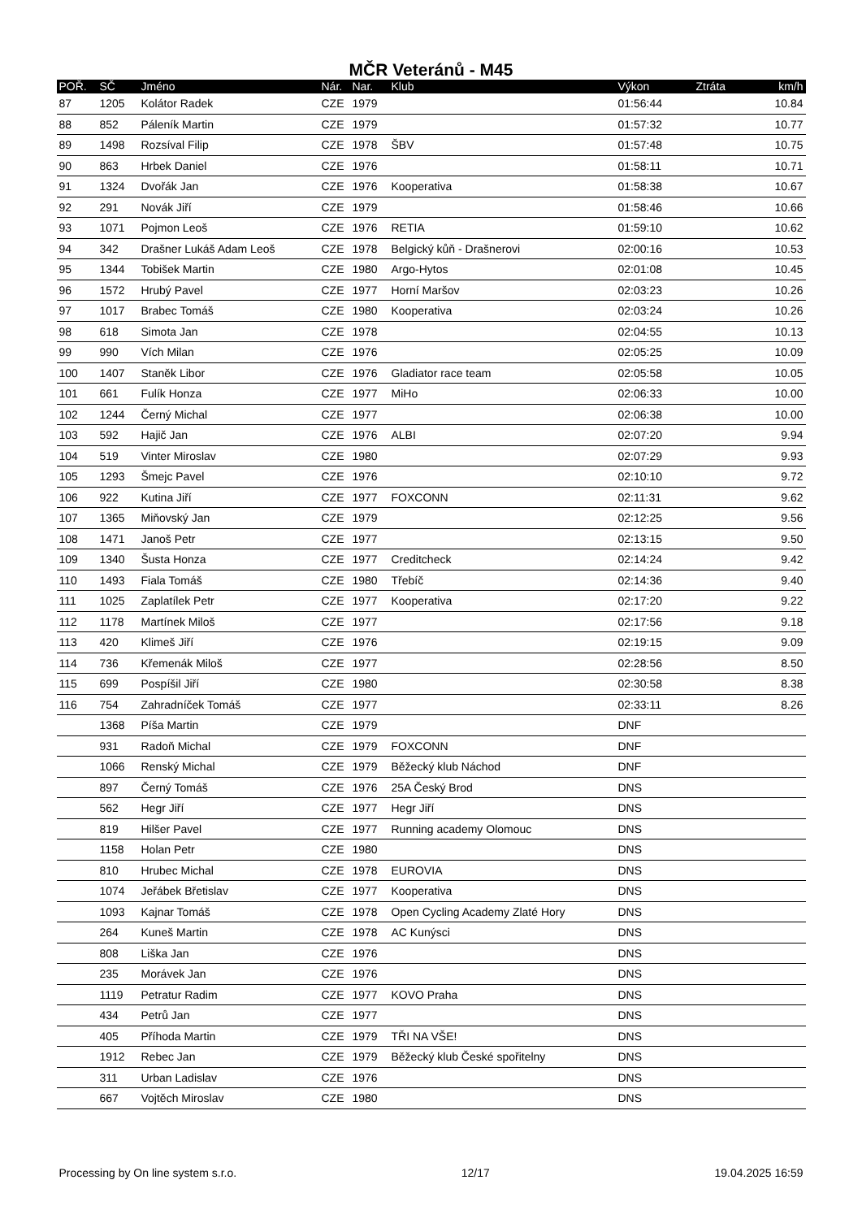MČR Veteránů - M45
| POŘ. | SČ | Jméno | Nár. | Nar. | Klub | Výkon | Ztráta | km/h |
| --- | --- | --- | --- | --- | --- | --- | --- | --- |
| 87 | 1205 | Kolátor Radek | CZE | 1979 | | 01:56:44 | | 10.84 |
| 88 | 852 | Páleník Martin | CZE | 1979 | | 01:57:32 | | 10.77 |
| 89 | 1498 | Rozsíval Filip | CZE | 1978 | ŠBV | 01:57:48 | | 10.75 |
| 90 | 863 | Hrbek Daniel | CZE | 1976 | | 01:58:11 | | 10.71 |
| 91 | 1324 | Dvořák Jan | CZE | 1976 | Kooperativa | 01:58:38 | | 10.67 |
| 92 | 291 | Novák Jiří | CZE | 1979 | | 01:58:46 | | 10.66 |
| 93 | 1071 | Pojmon Leoš | CZE | 1976 | RETIA | 01:59:10 | | 10.62 |
| 94 | 342 | Drašner Lukáš Adam Leoš | CZE | 1978 | Belgický kůň - Drašnerovi | 02:00:16 | | 10.53 |
| 95 | 1344 | Tobišek Martin | CZE | 1980 | Argo-Hytos | 02:01:08 | | 10.45 |
| 96 | 1572 | Hrubý Pavel | CZE | 1977 | Horní Maršov | 02:03:23 | | 10.26 |
| 97 | 1017 | Brabec Tomáš | CZE | 1980 | Kooperativa | 02:03:24 | | 10.26 |
| 98 | 618 | Simota Jan | CZE | 1978 | | 02:04:55 | | 10.13 |
| 99 | 990 | Vích Milan | CZE | 1976 | | 02:05:25 | | 10.09 |
| 100 | 1407 | Staněk Libor | CZE | 1976 | Gladiator race team | 02:05:58 | | 10.05 |
| 101 | 661 | Fulík Honza | CZE | 1977 | MiHo | 02:06:33 | | 10.00 |
| 102 | 1244 | Černý Michal | CZE | 1977 | | 02:06:38 | | 10.00 |
| 103 | 592 | Hajič Jan | CZE | 1976 | ALBI | 02:07:20 | | 9.94 |
| 104 | 519 | Vinter Miroslav | CZE | 1980 | | 02:07:29 | | 9.93 |
| 105 | 1293 | Šmejc Pavel | CZE | 1976 | | 02:10:10 | | 9.72 |
| 106 | 922 | Kutina Jiří | CZE | 1977 | FOXCONN | 02:11:31 | | 9.62 |
| 107 | 1365 | Miňovský Jan | CZE | 1979 | | 02:12:25 | | 9.56 |
| 108 | 1471 | Janoš Petr | CZE | 1977 | | 02:13:15 | | 9.50 |
| 109 | 1340 | Šusta Honza | CZE | 1977 | Creditcheck | 02:14:24 | | 9.42 |
| 110 | 1493 | Fiala Tomáš | CZE | 1980 | Třebíč | 02:14:36 | | 9.40 |
| 111 | 1025 | Zaplatílek Petr | CZE | 1977 | Kooperativa | 02:17:20 | | 9.22 |
| 112 | 1178 | Martínek Miloš | CZE | 1977 | | 02:17:56 | | 9.18 |
| 113 | 420 | Klimeš Jiří | CZE | 1976 | | 02:19:15 | | 9.09 |
| 114 | 736 | Křemenák Miloš | CZE | 1977 | | 02:28:56 | | 8.50 |
| 115 | 699 | Pospíšil Jiří | CZE | 1980 | | 02:30:58 | | 8.38 |
| 116 | 754 | Zahradníček Tomáš | CZE | 1977 | | 02:33:11 | | 8.26 |
| | 1368 | Píša Martin | CZE | 1979 | | DNF | | |
| | 931 | Radoň Michal | CZE | 1979 | FOXCONN | DNF | | |
| | 1066 | Renský Michal | CZE | 1979 | Běžecký klub Náchod | DNF | | |
| | 897 | Černý Tomáš | CZE | 1976 | 25A Český Brod | DNS | | |
| | 562 | Hegr Jiří | CZE | 1977 | Hegr Jiří | DNS | | |
| | 819 | Hilšer Pavel | CZE | 1977 | Running academy Olomouc | DNS | | |
| | 1158 | Holan Petr | CZE | 1980 | | DNS | | |
| | 810 | Hrubec Michal | CZE | 1978 | EUROVIA | DNS | | |
| | 1074 | Jeřábek Břetislav | CZE | 1977 | Kooperativa | DNS | | |
| | 1093 | Kajnar Tomáš | CZE | 1978 | Open Cycling Academy Zlaté Hory | DNS | | |
| | 264 | Kuneš Martin | CZE | 1978 | AC Kunýsci | DNS | | |
| | 808 | Liška Jan | CZE | 1976 | | DNS | | |
| | 235 | Morávek Jan | CZE | 1976 | | DNS | | |
| | 1119 | Petratur Radim | CZE | 1977 | KOVO Praha | DNS | | |
| | 434 | Petrů Jan | CZE | 1977 | | DNS | | |
| | 405 | Příhoda Martin | CZE | 1979 | TŘI NA VŠE! | DNS | | |
| | 1912 | Rebec Jan | CZE | 1979 | Běžecký klub České spořitelny | DNS | | |
| | 311 | Urban Ladislav | CZE | 1976 | | DNS | | |
| | 667 | Vojtěch Miroslav | CZE | 1980 | | DNS | | |
Processing by On line system s.r.o. 12/17 19.04.2025 16:59